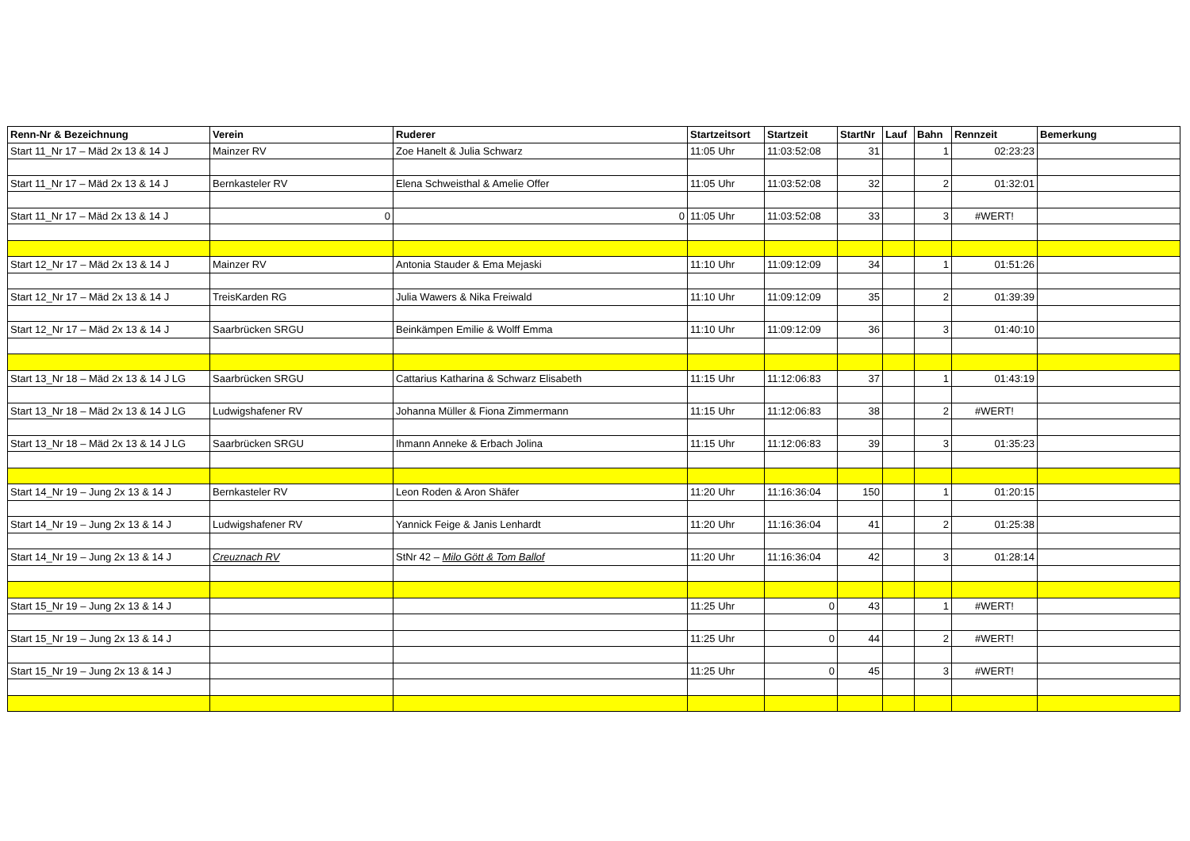| Renn-Nr & Bezeichnung | Verein | Ruderer | Startzeitsort | Startzeit | StartNr | Lauf | Bahn | Rennzeit | Bemerkung |
| --- | --- | --- | --- | --- | --- | --- | --- | --- | --- |
| Start 11_Nr 17 – Mäd 2x 13 & 14 J | Mainzer RV | Zoe Hanelt & Julia Schwarz | 11:05 Uhr | 11:03:52:08 | 31 | | 1 | 02:23:23 | |
| Start 11_Nr 17 – Mäd 2x 13 & 14 J | Bernkasteler RV | Elena Schweisthal & Amelie Offer | 11:05 Uhr | 11:03:52:08 | 32 | | 2 | 01:32:01 | |
| Start 11_Nr 17 – Mäd 2x 13 & 14 J | 0 | 0 | 11:05 Uhr | 11:03:52:08 | 33 | | 3 | #WERT! | |
| Start 12_Nr 17 – Mäd 2x 13 & 14 J | Mainzer RV | Antonia Stauder & Ema Mejaski | 11:10 Uhr | 11:09:12:09 | 34 | | 1 | 01:51:26 | |
| Start 12_Nr 17 – Mäd 2x 13 & 14 J | TreisKarden RG | Julia Wawers & Nika Freiwald | 11:10 Uhr | 11:09:12:09 | 35 | | 2 | 01:39:39 | |
| Start 12_Nr 17 – Mäd 2x 13 & 14 J | Saarbrücken SRGU | Beinkämpen Emilie & Wolff Emma | 11:10 Uhr | 11:09:12:09 | 36 | | 3 | 01:40:10 | |
| Start 13_Nr 18 – Mäd 2x 13 & 14 J LG | Saarbrücken SRGU | Cattarius Katharina & Schwarz Elisabeth | 11:15 Uhr | 11:12:06:83 | 37 | | 1 | 01:43:19 | |
| Start 13_Nr 18 – Mäd 2x 13 & 14 J LG | Ludwigshafener RV | Johanna Müller & Fiona Zimmermann | 11:15 Uhr | 11:12:06:83 | 38 | | 2 | #WERT! | |
| Start 13_Nr 18 – Mäd 2x 13 & 14 J LG | Saarbrücken SRGU | Ihmann Anneke & Erbach Jolina | 11:15 Uhr | 11:12:06:83 | 39 | | 3 | 01:35:23 | |
| Start 14_Nr 19 – Jung 2x 13 & 14 J | Bernkasteler RV | Leon Roden & Aron Shäfer | 11:20 Uhr | 11:16:36:04 | 150 | | 1 | 01:20:15 | |
| Start 14_Nr 19 – Jung 2x 13 & 14 J | Ludwigshafener RV | Yannick Feige & Janis Lenhardt | 11:20 Uhr | 11:16:36:04 | 41 | | 2 | 01:25:38 | |
| Start 14_Nr 19 – Jung 2x 13 & 14 J | Creuznach RV | StNr 42 – Milo Gött & Tom Ballof | 11:20 Uhr | 11:16:36:04 | 42 | | 3 | 01:28:14 | |
| Start 15_Nr 19 – Jung 2x 13 & 14 J | | | 11:25 Uhr | 0 | 43 | | 1 | #WERT! | |
| Start 15_Nr 19 – Jung 2x 13 & 14 J | | | 11:25 Uhr | 0 | 44 | | 2 | #WERT! | |
| Start 15_Nr 19 – Jung 2x 13 & 14 J | | | 11:25 Uhr | 0 | 45 | | 3 | #WERT! | |